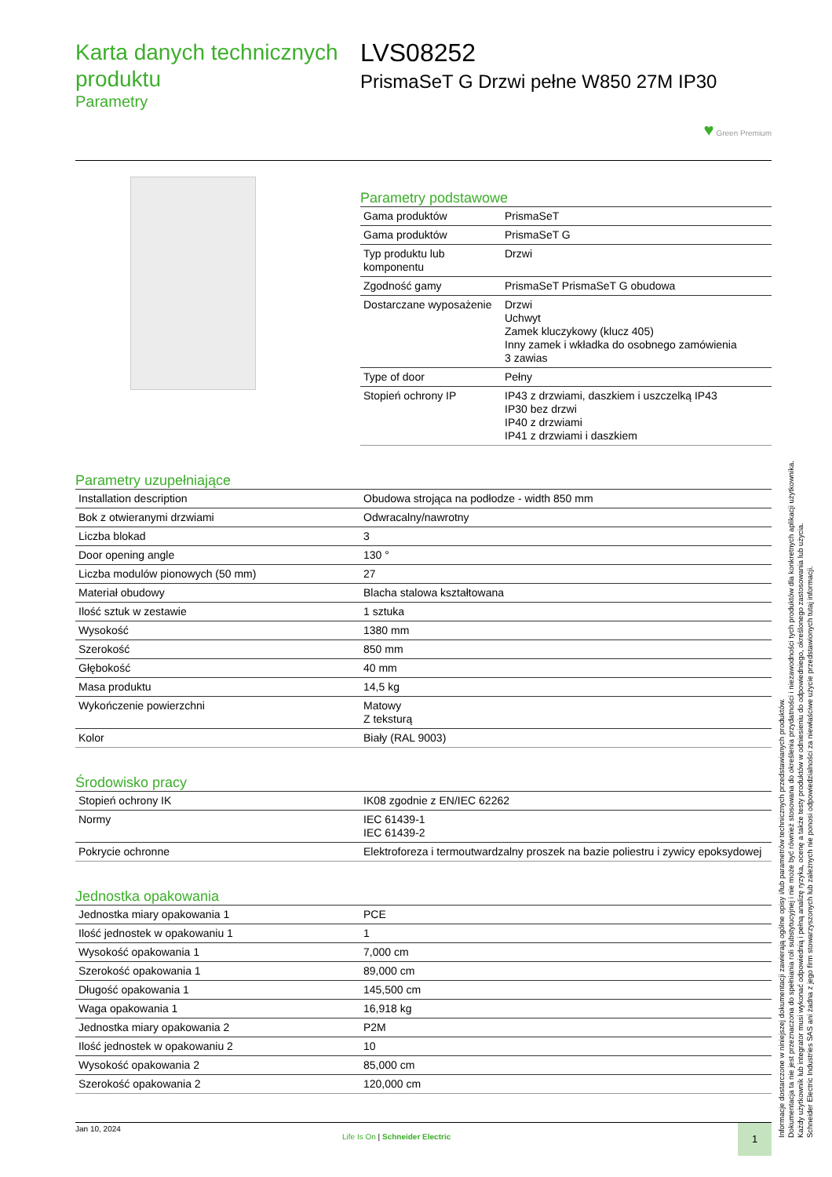Karta danych technicznych produktu
Parametry
LVS08252
PrismaSeT G Drzwi pełne W850 27M IP30
♥ Green Premium
Parametry podstawowe
| Gama produktów | PrismaSeT |
| Gama produktów | PrismaSeT G |
| Typ produktu lub komponentu | Drzwi |
| Zgodność gamy | PrismaSeT PrismaSeT G obudowa |
| Dostarczane wyposażenie | Drzwi Uchwyt Zamek kluczykowy (klucz 405) Inny zamek i wkładka do osobnego zamówienia 3 zawias |
| Type of door | Pełny |
| Stopień ochrony IP | IP43 z drzwiami, daszkiem i uszczelką IP43 IP30 bez drzwi IP40 z drzwiami IP41 z drzwiami i daszkiem |
Parametry uzupełniające
| Installation description | Obudowa strojąca na podłodze - width 850 mm |
| Bok z otwieranymi drzwiami | Odwracalny/nawrotny |
| Liczba blokad | 3 |
| Door opening angle | 130 ° |
| Liczba modulów pionowych (50 mm) | 27 |
| Materiał obudowy | Blacha stalowa kształtowana |
| Ilość sztuk w zestawie | 1 sztuka |
| Wysokość | 1380 mm |
| Szerokość | 850 mm |
| Głębokość | 40 mm |
| Masa produktu | 14,5 kg |
| Wykończenie powierzchni | Matowy Z teksturą |
| Kolor | Biały (RAL 9003) |
Środowisko pracy
| Stopień ochrony IK | IK08 zgodnie z EN/IEC 62262 |
| Normy | IEC 61439-1 IEC 61439-2 |
| Pokrycie ochronne | Elektroforeza i termoutwardzalny proszek na bazie poliestru i zywicy epoksydowej |
Jednostka opakowania
| Jednostka miary opakowania 1 | PCE |
| Ilość jednostek w opakowaniu 1 | 1 |
| Wysokość opakowania 1 | 7,000 cm |
| Szerokość opakowania 1 | 89,000 cm |
| Długość opakowania 1 | 145,500 cm |
| Waga opakowania 1 | 16,918 kg |
| Jednostka miary opakowania 2 | P2M |
| Ilość jednostek w opakowaniu 2 | 10 |
| Wysokość opakowania 2 | 85,000 cm |
| Szerokość opakowania 2 | 120,000 cm |
Jan 10, 2024
Life Is On | Schneider Electric
1
Informacje dostarczone w niniejszej dokumentacji zawierają ogólne opisy i/lub parametrów technicznych przedstawianych produktów.
Dokumentacja ta nie jest przeznaczona do spełniania roli substytucyjnej i nie może być również stosowana do określenia przydatności i niezawodności tych produktów dla konkretnych aplikacji użytkownika.
Każdy użytkownik lub integrator musi wykonać odpowiednią i pełną analizę ryzyka, ocenę a także testy produktów w odniesieniu do odpowiedniego, określonego zastosowania lub użycia.
Schneider Electric Industries SAS ani żadna z jego firm stowarzyszonych lub zależnych nie ponosi odpowiedzialności za niewłaściwe użycie przedstawionych tutaj informacji.